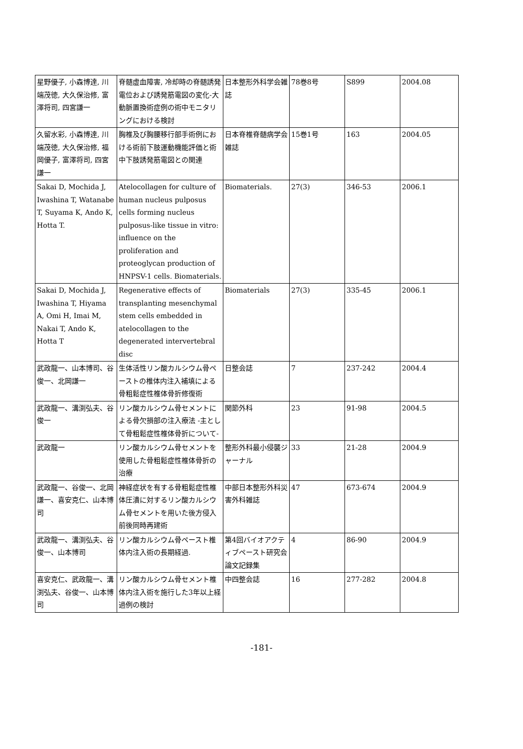| 星野優子, 小森博達, 川端茂徳, 大久保治修, 富澤将司, 四宮謙一 | 脊髄虚血障害, 冷却時の脊髄誘発電位および誘発筋電図の変化-大動脈置換術症例の術中モニタリングにおける検討 | 日本整形外科学会雑誌 | 78巻8号 | S899 | 2004.08 |
| 久留水彩, 小森博達, 川端茂徳, 大久保治修, 福岡優子, 富澤将司, 四宮謙一 | 胸椎及び胸腰移行部手術例における術前下肢運動機能評価と術中下肢誘発筋電図との関連 | 日本脊椎脊髄病学会雑誌 | 15巻1号 | 163 | 2004.05 |
| Sakai D, Mochida J, Iwashina T, Watanabe T, Suyama K, Ando K, Hotta T. | Atelocollagen for culture of human nucleus pulposus cells forming nucleus pulposus-like tissue in vitro: influence on the proliferation and proteoglycan production of HNPSV-1 cells. Biomaterials. | Biomaterials. | 27(3) | 346-53 | 2006.1 |
| Sakai D, Mochida J, Iwashina T, Hiyama A, Omi H, Imai M, Nakai T, Ando K, Hotta T | Regenerative effects of transplanting mesenchymal stem cells embedded in atelocollagen to the degenerated intervertebral disc | Biomaterials | 27(3) | 335-45 | 2006.1 |
| 武政龍一、山本博司、谷俊一、北岡謙一 | 生体活性リン酸カルシウム骨ペーストの椎体内注入補填による骨粗鬆症性椎体骨折修復術 | 日整会誌 | 7 | 237-242 | 2004.4 |
| 武政龍一、溝渕弘夫、谷俊一 | リン酸カルシウム骨セメントによる骨欠損部の注入療法 -主として骨粗鬆症性椎体骨折について- | 関節外科 | 23 | 91-98 | 2004.5 |
| 武政龍一 | リン酸カルシウム骨セメントを使用した骨粗鬆症性椎体骨折の治療 | 整形外科最小侵襲ジャーナル | 33 | 21-28 | 2004.9 |
| 武政龍一、谷俊一、北岡謙一、喜安克仁、山本博司 | 神経症状を有する骨粗鬆症性椎体圧潰に対するリン酸カルシウム骨セメントを用いた後方侵入前後同時再建術 | 中部日本整形外科災害外科雑誌 | 47 | 673-674 | 2004.9 |
| 武政龍一、溝渕弘夫、谷俊一、山本博司 | リン酸カルシウム骨ペースト椎体内注入術の長期経過. | 第4回バイオアクティブペースト研究会論文記録集 | 4 | 86-90 | 2004.9 |
| 喜安克仁、武政龍一、溝渕弘夫、谷俊一、山本博司 | リン酸カルシウム骨セメント椎体内注入術を施行した3年以上経過例の検討 | 中四整会誌 | 16 | 277-282 | 2004.8 |
-181-